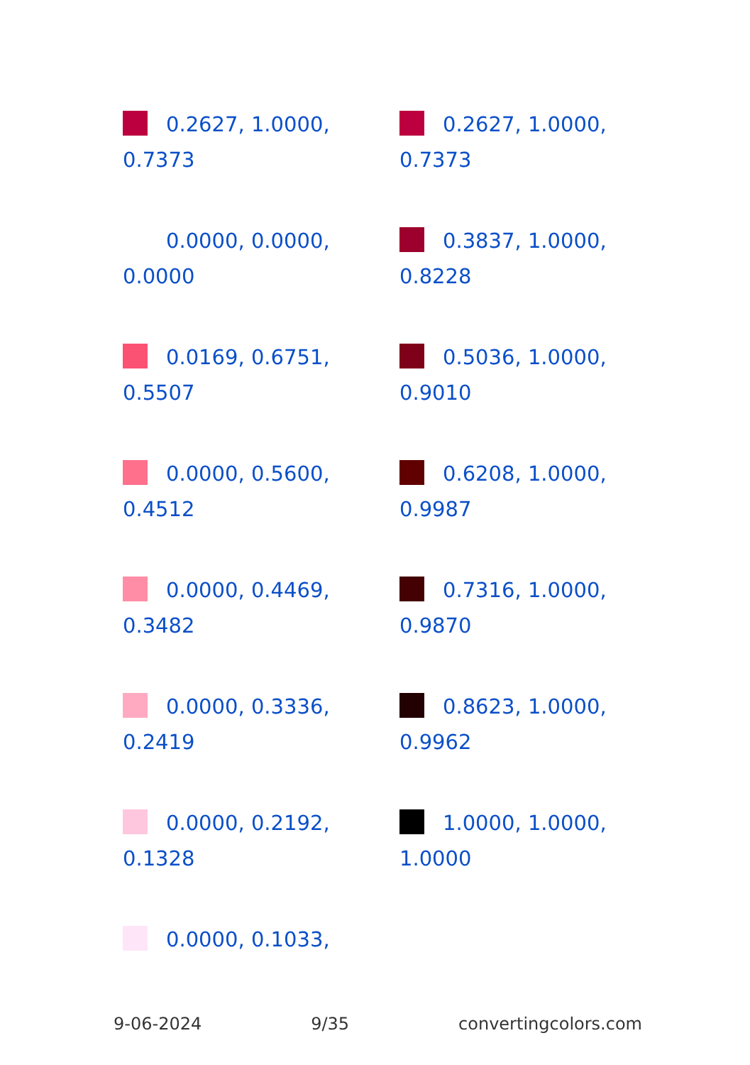0.2627, 1.0000, 0.7373
0.2627, 1.0000, 0.7373
0.0000, 0.0000, 0.0000
0.3837, 1.0000, 0.8228
0.0169, 0.6751, 0.5507
0.5036, 1.0000, 0.9010
0.0000, 0.5600, 0.4512
0.6208, 1.0000, 0.9987
0.0000, 0.4469, 0.3482
0.7316, 1.0000, 0.9870
0.0000, 0.3336, 0.2419
0.8623, 1.0000, 0.9962
0.0000, 0.2192, 0.1328
1.0000, 1.0000, 1.0000
0.0000, 0.1033,
9-06-2024 9/35 convertingcolors.com